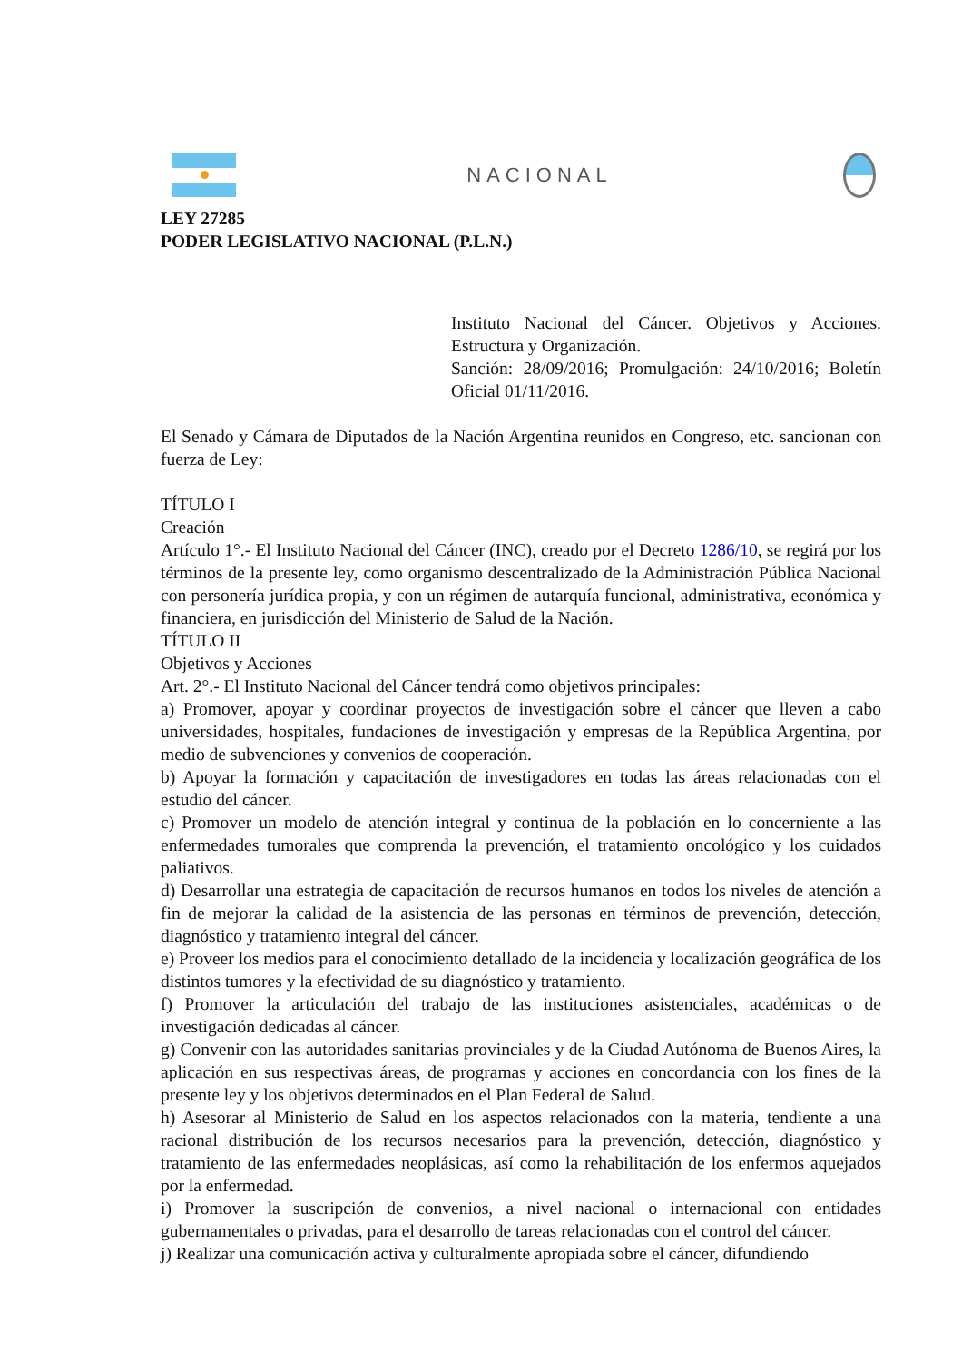NACIONAL
LEY 27285
PODER LEGISLATIVO NACIONAL (P.L.N.)
Instituto Nacional del Cáncer. Objetivos y Acciones. Estructura y Organización.
Sanción: 28/09/2016; Promulgación: 24/10/2016; Boletín Oficial 01/11/2016.
El Senado y Cámara de Diputados de la Nación Argentina reunidos en Congreso, etc. sancionan con fuerza de Ley:
TÍTULO I
Creación
Artículo 1°.- El Instituto Nacional del Cáncer (INC), creado por el Decreto 1286/10, se regirá por los términos de la presente ley, como organismo descentralizado de la Administración Pública Nacional con personería jurídica propia, y con un régimen de autarquía funcional, administrativa, económica y financiera, en jurisdicción del Ministerio de Salud de la Nación.
TÍTULO II
Objetivos y Acciones
Art. 2°.- El Instituto Nacional del Cáncer tendrá como objetivos principales:
a) Promover, apoyar y coordinar proyectos de investigación sobre el cáncer que lleven a cabo universidades, hospitales, fundaciones de investigación y empresas de la República Argentina, por medio de subvenciones y convenios de cooperación.
b) Apoyar la formación y capacitación de investigadores en todas las áreas relacionadas con el estudio del cáncer.
c) Promover un modelo de atención integral y continua de la población en lo concerniente a las enfermedades tumorales que comprenda la prevención, el tratamiento oncológico y los cuidados paliativos.
d) Desarrollar una estrategia de capacitación de recursos humanos en todos los niveles de atención a fin de mejorar la calidad de la asistencia de las personas en términos de prevención, detección, diagnóstico y tratamiento integral del cáncer.
e) Proveer los medios para el conocimiento detallado de la incidencia y localización geográfica de los distintos tumores y la efectividad de su diagnóstico y tratamiento.
f) Promover la articulación del trabajo de las instituciones asistenciales, académicas o de investigación dedicadas al cáncer.
g) Convenir con las autoridades sanitarias provinciales y de la Ciudad Autónoma de Buenos Aires, la aplicación en sus respectivas áreas, de programas y acciones en concordancia con los fines de la presente ley y los objetivos determinados en el Plan Federal de Salud.
h) Asesorar al Ministerio de Salud en los aspectos relacionados con la materia, tendiente a una racional distribución de los recursos necesarios para la prevención, detección, diagnóstico y tratamiento de las enfermedades neoplásicas, así como la rehabilitación de los enfermos aquejados por la enfermedad.
i) Promover la suscripción de convenios, a nivel nacional o internacional con entidades gubernamentales o privadas, para el desarrollo de tareas relacionadas con el control del cáncer.
j) Realizar una comunicación activa y culturalmente apropiada sobre el cáncer, difundiendo